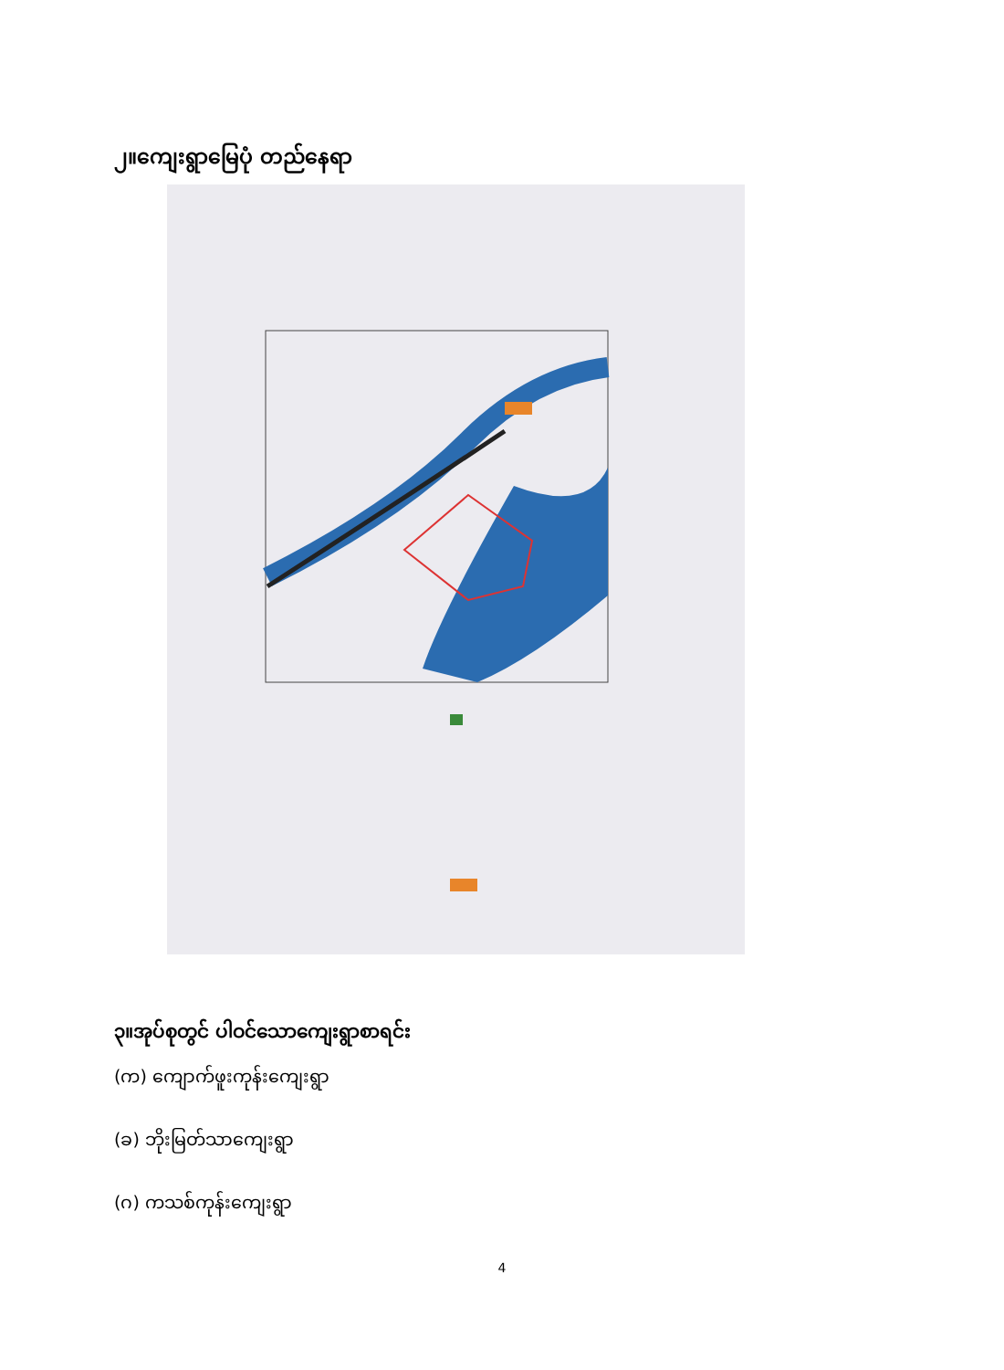၂။ကျေးရွာမြေပုံ တည်နေရာ
၃။အုပ်စုတွင် ပါဝင်သောကျေးရွာစာရင်း
(က) ကျောက်ဖူးကုန်းကျေးရွာ
(ခ) ဘိုးမြတ်သာကျေးရွာ
(ဂ) ကသစ်ကုန်းကျေးရွာ
4